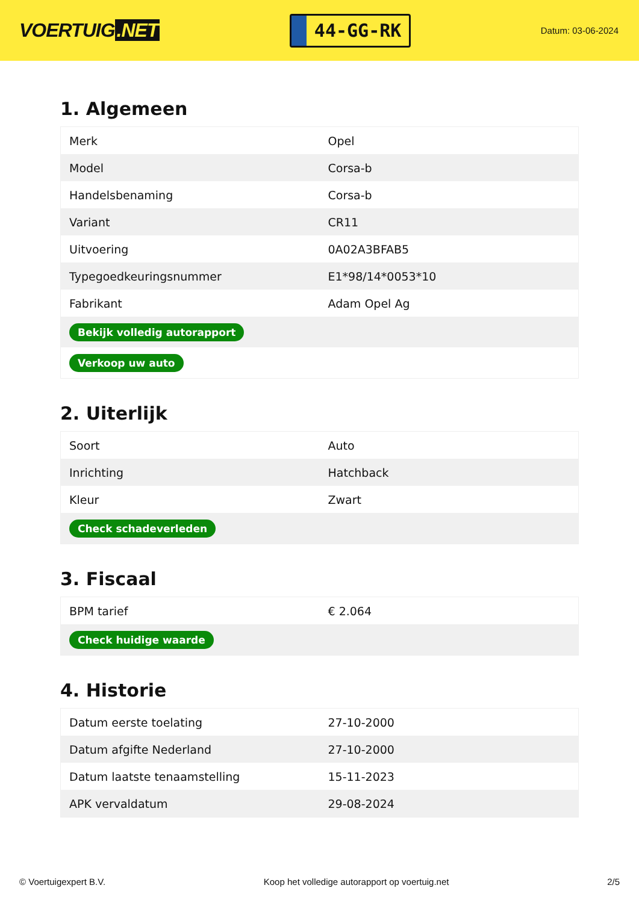VOERTUIG.NET
44-GG-RK
Datum: 03-06-2024
1. Algemeen
| Merk | Opel |
| Model | Corsa-b |
| Handelsbenaming | Corsa-b |
| Variant | CR11 |
| Uitvoering | 0A02A3BFAB5 |
| Typegoedkeuringsnummer | E1*98/14*0053*10 |
| Fabrikant | Adam Opel Ag |
| Bekijk volledig autorapport | |
| Verkoop uw auto | |
2. Uiterlijk
| Soort | Auto |
| Inrichting | Hatchback |
| Kleur | Zwart |
| Check schadeverleden | |
3. Fiscaal
| BPM tarief | € 2.064 |
| Check huidige waarde | |
4. Historie
| Datum eerste toelating | 27-10-2000 |
| Datum afgifte Nederland | 27-10-2000 |
| Datum laatste tenaamstelling | 15-11-2023 |
| APK vervaldatum | 29-08-2024 |
© Voertuigexpert B.V. Koop het volledige autorapport op voertuig.net 2/5